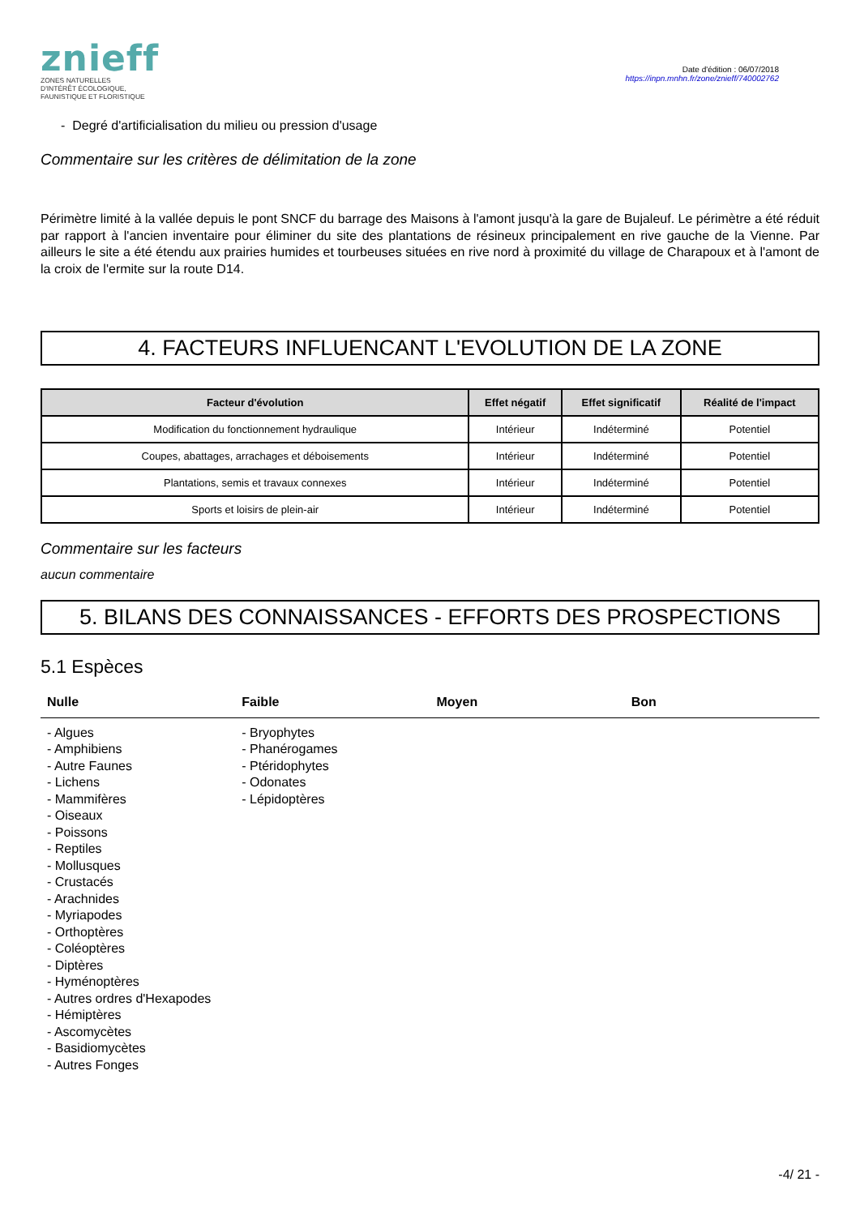znieff
ZONES NATURELLES
D'INTÉRÊT ÉCOLOGIQUE,
FAUNISTIQUE ET FLORISTIQUE
Date d'édition : 06/07/2018
https://inpn.mnhn.fr/zone/znieff/740002762
- Degré d'artificialisation du milieu ou pression d'usage
Commentaire sur les critères de délimitation de la zone
Périmètre limité à la vallée depuis le pont SNCF du barrage des Maisons à l'amont jusqu'à la gare de Bujaleuf. Le périmètre a été réduit par rapport à l'ancien inventaire pour éliminer du site des plantations de résineux principalement en rive gauche de la Vienne. Par ailleurs le site a été étendu aux prairies humides et tourbeuses situées en rive nord à proximité du village de Charapoux et à l'amont de la croix de l'ermite sur la route D14.
4. FACTEURS INFLUENCANT L'EVOLUTION DE LA ZONE
| Facteur d'évolution | Effet négatif | Effet significatif | Réalité de l'impact |
| --- | --- | --- | --- |
| Modification du fonctionnement hydraulique | Intérieur | Indéterminé | Potentiel |
| Coupes, abattages, arrachages et déboisements | Intérieur | Indéterminé | Potentiel |
| Plantations, semis et travaux connexes | Intérieur | Indéterminé | Potentiel |
| Sports et loisirs de plein-air | Intérieur | Indéterminé | Potentiel |
Commentaire sur les facteurs
aucun commentaire
5. BILANS DES CONNAISSANCES - EFFORTS DES PROSPECTIONS
5.1 Espèces
Nulle Faible Moyen Bon
- Algues
- Amphibiens
- Autre Faunes
- Lichens
- Mammifères
- Oiseaux
- Poissons
- Reptiles
- Mollusques
- Crustacés
- Arachnides
- Myriapodes
- Orthoptères
- Coléoptères
- Diptères
- Hyménoptères
- Autres ordres d'Hexapodes
- Hémiptères
- Ascomycètes
- Basidiomycètes
- Autres Fonges
- Bryophytes
- Phanérogames
- Ptéridophytes
- Odonates
- Lépidoptères
-4/ 21 -